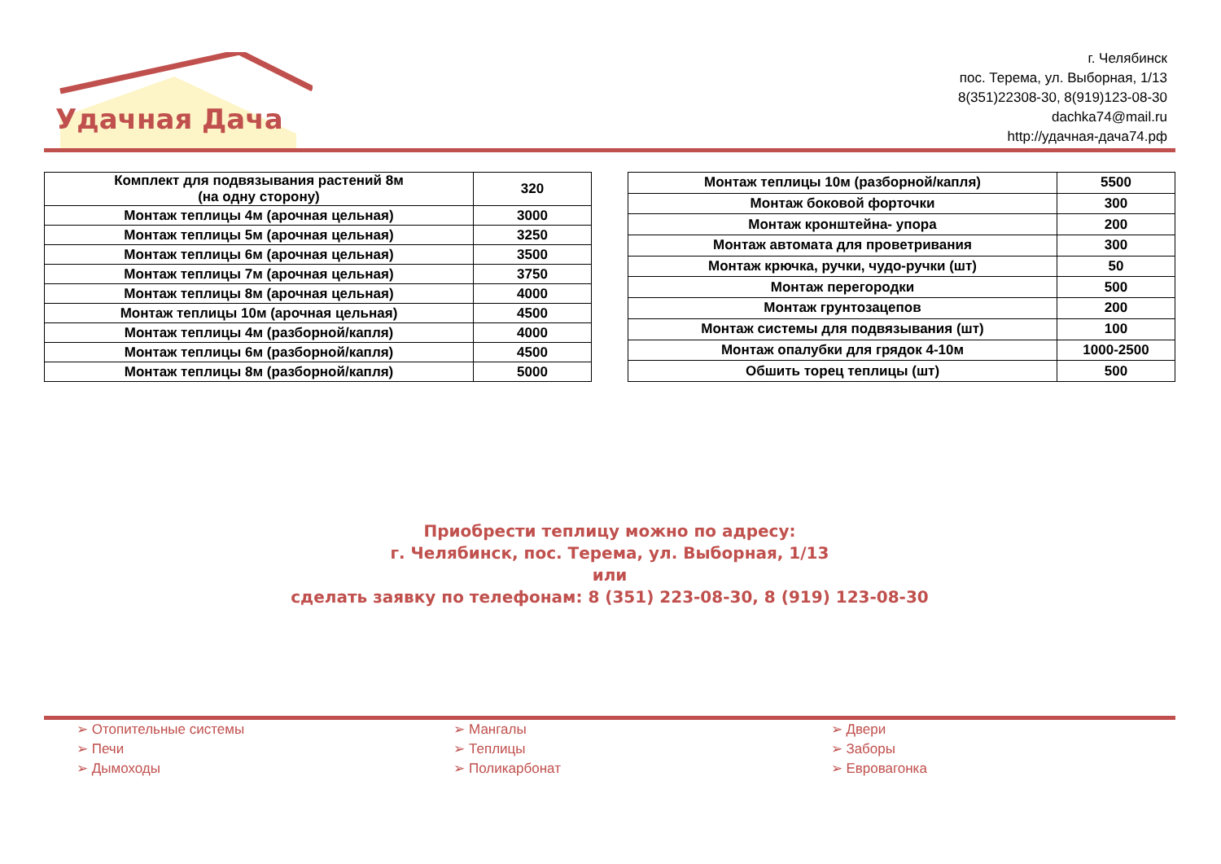Удачная Дача
г. Челябинск
пос. Терема, ул. Выборная, 1/13
8(351)22308-30, 8(919)123-08-30
dachka74@mail.ru
http://удачная-дача74.рф
| Комплект для подвязывания растений 8м (на одну сторону) | 320 |
| Монтаж теплицы 4м (арочная цельная) | 3000 |
| Монтаж теплицы 5м (арочная цельная) | 3250 |
| Монтаж теплицы 6м (арочная цельная) | 3500 |
| Монтаж теплицы 7м (арочная цельная) | 3750 |
| Монтаж теплицы 8м (арочная цельная) | 4000 |
| Монтаж теплицы 10м (арочная цельная) | 4500 |
| Монтаж теплицы 4м (разборной/капля) | 4000 |
| Монтаж теплицы 6м (разборной/капля) | 4500 |
| Монтаж теплицы 8м (разборной/капля) | 5000 |
| Монтаж теплицы 10м (разборной/капля) | 5500 |
| Монтаж боковой форточки | 300 |
| Монтаж кронштейна- упора | 200 |
| Монтаж автомата для проветривания | 300 |
| Монтаж крючка, ручки, чудо-ручки (шт) | 50 |
| Монтаж перегородки | 500 |
| Монтаж грунтозацепов | 200 |
| Монтаж системы для подвязывания (шт) | 100 |
| Монтаж опалубки для грядок 4-10м | 1000-2500 |
| Обшить торец теплицы (шт) | 500 |
Приобрести теплицу можно по адресу:
г. Челябинск, пос. Терема, ул. Выборная, 1/13
или
сделать заявку по телефонам: 8 (351) 223-08-30, 8 (919) 123-08-30
➢ Отопительные системы
➢ Печи
➢ Дымоходы
➢ Мангалы
➢ Теплицы
➢ Поликарбонат
➢ Двери
➢ Заборы
➢ Евровагонка